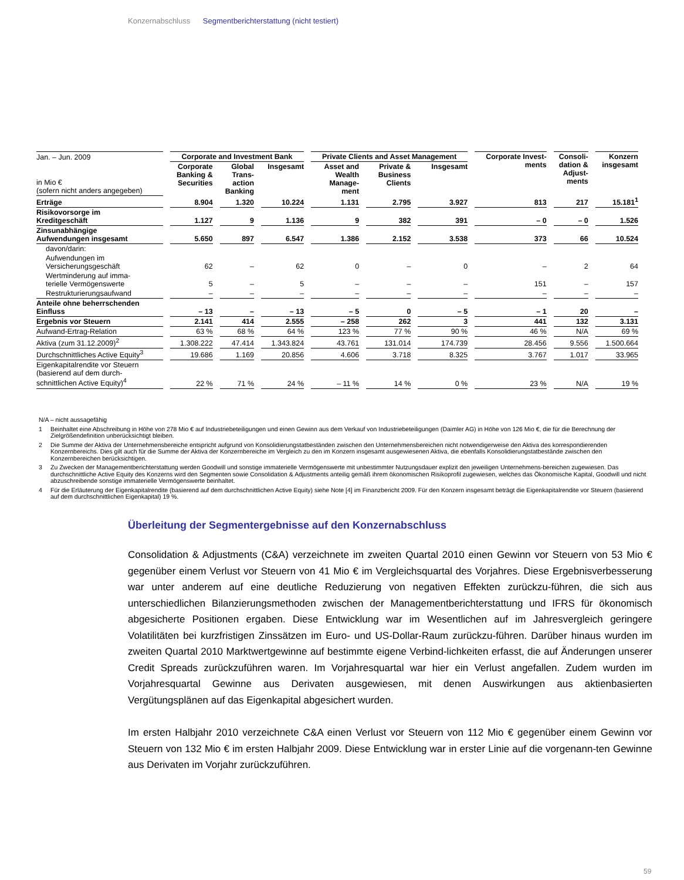Konzernabschluss Segmentberichterstattung (nicht testiert)
| Jan. – Jun. 2009 | Corporate and Investment Bank | | | Private Clients and Asset Management | | | Corporate Invest- ments | Consoli- dation & Adjust- ments | Konzern insgesamt |
| in Mio € (sofern nicht anders angegeben) | Corporate Banking & Securities | Global Trans- action Banking | Insgesamt | Asset and Wealth Manage- ment | Private & Business Clients | Insgesamt | | | |
| Erträge | 8.904 | 1.320 | 10.224 | 1.131 | 2.795 | 3.927 | 813 | 217 | 15.181<sup>1</sup> |
| Risikovorsorge im Kreditgeschäft | 1.127 | 9 | 1.136 | 9 | 382 | 391 | – 0 | – 0 | 1.526 |
| Zinsunabhängige Aufwendungen insgesamt | 5.650 | 897 | 6.547 | 1.386 | 2.152 | 3.538 | 373 | 66 | 10.524 |
| davon/darin: | | | | | | | | | |
| Aufwendungen im Versicherungsgeschäft | 62 | – | 62 | 0 | – | 0 | – | 2 | 64 |
| Wertminderung auf imma- terielle Vermögenswerte | 5 | – | 5 | – | – | – | 151 | – | 157 |
| Restrukturierungsaufwand | – | – | – | – | – | – | – | – | – |
| Anteile ohne beherrschenden Einfluss | – 13 | – | – 13 | – 5 | 0 | – 5 | – 1 | 20 | – |
| Ergebnis vor Steuern | 2.141 | 414 | 2.555 | – 258 | 262 | 3 | 441 | 132 | 3.131 |
| Aufwand-Ertrag-Relation | 63 % | 68 % | 64 % | 123 % | 77 % | 90 % | 46 % | N/A | 69 % |
| Aktiva (zum 31.12.2009)<sup>2</sup> | 1.308.222 | 47.414 | 1.343.824 | 43.761 | 131.014 | 174.739 | 28.456 | 9.556 | 1.500.664 |
| Durchschnittliches Active Equity<sup>3</sup> | 19.686 | 1.169 | 20.856 | 4.606 | 3.718 | 8.325 | 3.767 | 1.017 | 33.965 |
| Eigenkapitalrendite vor Steuern (basierend auf dem durch- schnittlichen Active Equity)<sup>4</sup> | 22 % | 71 % | 24 % | – 11 % | 14 % | 0 % | 23 % | N/A | 19 % |
N/A – nicht aussagefähig
1 Beinhaltet eine Abschreibung in Höhe von 278 Mio € auf Industriebeteiligungen und einen Gewinn aus dem Verkauf von Industriebeteiligungen (Daimler AG) in Höhe von 126 Mio €, die für die Berechnung der Zielgrößendefinition unberücksichtigt bleiben.
2 Die Summe der Aktiva der Unternehmensbereiche entspricht aufgrund von Konsolidierungstatbeständen zwischen den Unternehmensbereichen nicht notwendigerweise den Aktiva des korrespondierenden Konzernbereichs. Dies gilt auch für die Summe der Aktiva der Konzernbereiche im Vergleich zu den im Konzern insgesamt ausgewiesenen Aktiva, die ebenfalls Konsolidierungstatbestände zwischen den Konzernbereichen berücksichtigen.
3 Zu Zwecken der Managementberichterstattung werden Goodwill und sonstige immaterielle Vermögenswerte mit unbestimmter Nutzungsdauer explizit den jeweiligen Unternehmens-bereichen zugewiesen. Das durchschnittliche Active Equity des Konzerns wird den Segmenten sowie Consolidation & Adjustments anteilig gemäß ihrem ökonomischen Risikoprofil zugewiesen, welches das Ökonomische Kapital, Goodwill und nicht abzuschreibende sonstige immaterielle Vermögenswerte beinhaltet.
4 Für die Erläuterung der Eigenkapitalrendite (basierend auf dem durchschnittlichen Active Equity) siehe Note [4] im Finanzbericht 2009. Für den Konzern insgesamt beträgt die Eigenkapitalrendite vor Steuern (basierend auf dem durchschnittlichen Eigenkapital) 19 %.
Überleitung der Segmentergebnisse auf den Konzernabschluss
Consolidation & Adjustments (C&A) verzeichnete im zweiten Quartal 2010 einen Gewinn vor Steuern von 53 Mio € gegenüber einem Verlust vor Steuern von 41 Mio € im Vergleichsquartal des Vorjahres. Diese Ergebnisverbesserung war unter anderem auf eine deutliche Reduzierung von negativen Effekten zurückzu-führen, die sich aus unterschiedlichen Bilanzierungsmethoden zwischen der Managementberichterstattung und IFRS für ökonomisch abgesicherte Positionen ergaben. Diese Entwicklung war im Wesentlichen auf im Jahresvergleich geringere Volatilitäten bei kurzfristigen Zinssätzen im Euro- und US-Dollar-Raum zurückzu-führen. Darüber hinaus wurden im zweiten Quartal 2010 Marktwertgewinne auf bestimmte eigene Verbind-lichkeiten erfasst, die auf Änderungen unserer Credit Spreads zurückzuführen waren. Im Vorjahresquartal war hier ein Verlust angefallen. Zudem wurden im Vorjahresquartal Gewinne aus Derivaten ausgewiesen, mit denen Auswirkungen aus aktienbasierten Vergütungsplänen auf das Eigenkapital abgesichert wurden.
Im ersten Halbjahr 2010 verzeichnete C&A einen Verlust vor Steuern von 112 Mio € gegenüber einem Gewinn vor Steuern von 132 Mio € im ersten Halbjahr 2009. Diese Entwicklung war in erster Linie auf die vorgenann-ten Gewinne aus Derivaten im Vorjahr zurückzuführen.
59